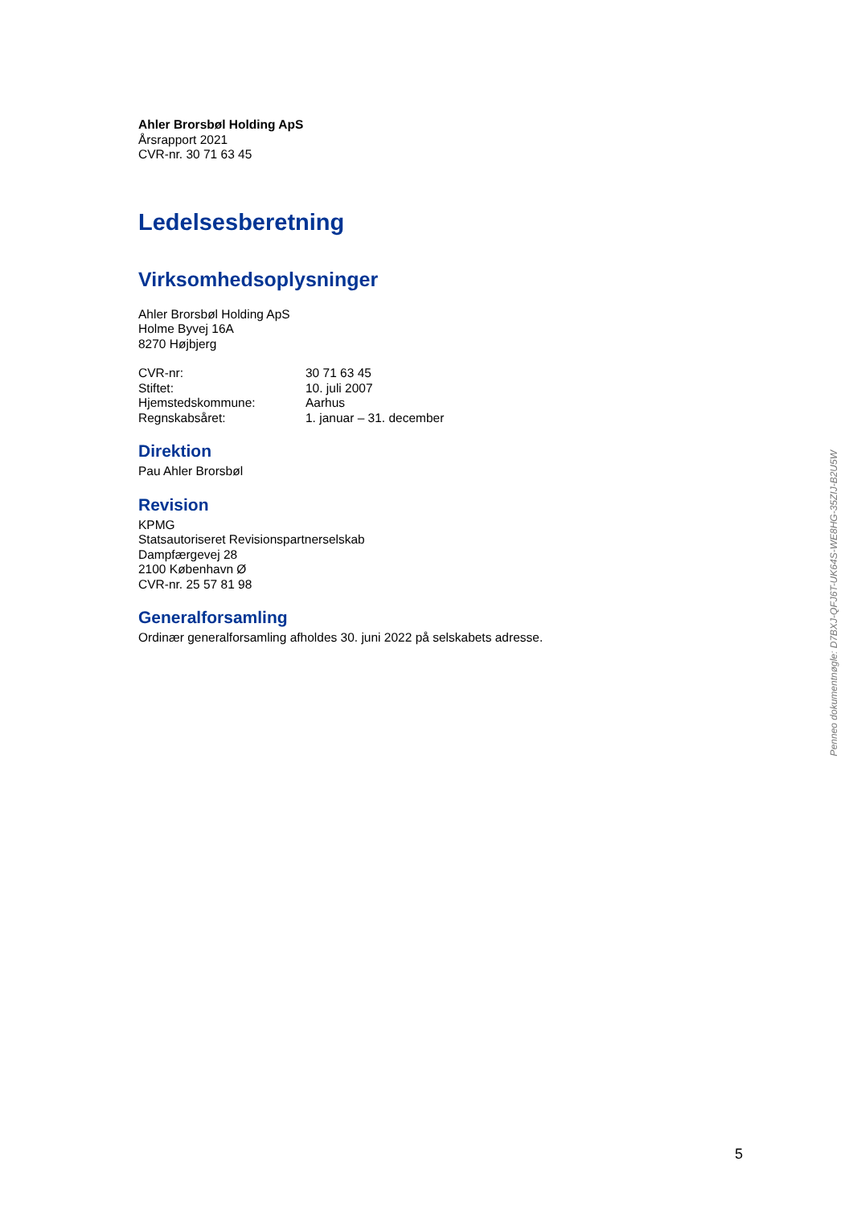Ahler Brorsbøl Holding ApS
Årsrapport 2021
CVR-nr. 30 71 63 45
Ledelsesberetning
Virksomhedsoplysninger
Ahler Brorsbøl Holding ApS
Holme Byvej 16A
8270 Højbjerg
| CVR-nr: | 30 71 63 45 |
| Stiftet: | 10. juli 2007 |
| Hjemstedskommune: | Aarhus |
| Regnskabsåret: | 1. januar – 31. december |
Direktion
Pau Ahler Brorsbøl
Revision
KPMG
Statsautoriseret Revisionspartnerselskab
Dampfærgevej 28
2100 København Ø
CVR-nr. 25 57 81 98
Generalforsamling
Ordinær generalforsamling afholdes 30. juni 2022 på selskabets adresse.
Penneo dokumentnøgle: D7BXJ-QFJ6T-UK64S-WE8HG-35ZIJ-B2U5W
5